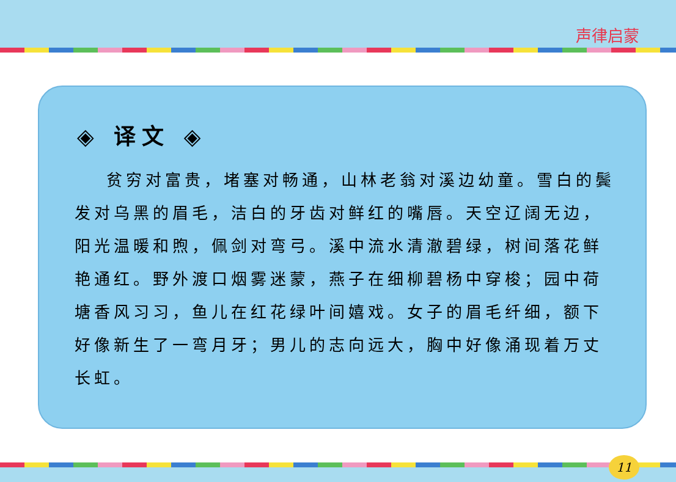声律启蒙
◈ 译文 ◈
贫穷对富贵，堵塞对畅通，山林老翁对溪边幼童。雪白的鬓发对乌黑的眉毛，洁白的牙齿对鲜红的嘴唇。天空辽阔无边，阳光温暖和煦，佩剑对弯弓。溪中流水清澈碧绿，树间落花鲜艳通红。野外渡口烟雾迷蒙，燕子在细柳碧杨中穿梭；园中荷塘香风习习，鱼儿在红花绿叶间嬉戏。女子的眉毛纤细，额下好像新生了一弯月牙；男儿的志向远大，胸中好像涌现着万丈长虹。
11